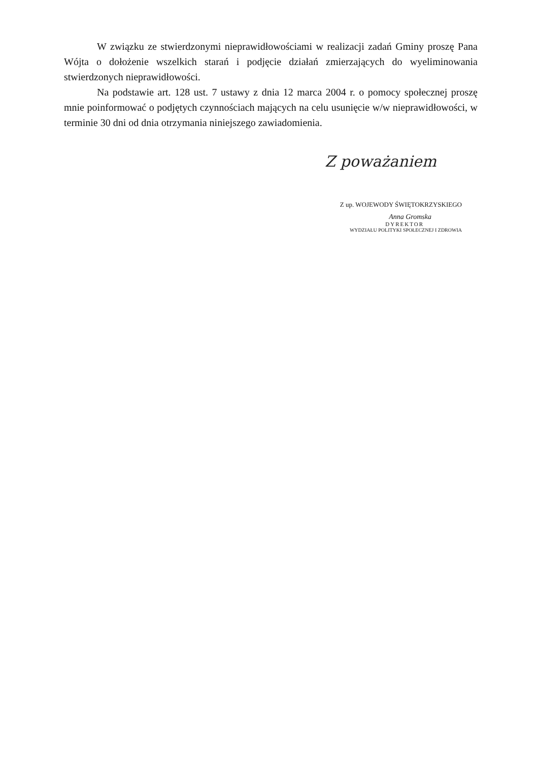W związku ze stwierdzonymi nieprawidłowościami w realizacji zadań Gminy proszę Pana Wójta o dołożenie wszelkich starań i podjęcie działań zmierzających do wyeliminowania stwierdzonych nieprawidłowości.
Na podstawie art. 128 ust. 7 ustawy z dnia 12 marca 2004 r. o pomocy społecznej proszę mnie poinformować o podjętych czynnościach mających na celu usunięcie w/w nieprawidłowości, w terminie 30 dni od dnia otrzymania niniejszego zawiadomienia.
Z poważaniem
Z up. WOJEWODY ŚWIĘTOKRZYSKIEGO
Anna Gromska
DYREKTOR
WYDZIAŁU POLITYKI SPOŁECZNEJ I ZDROWIA